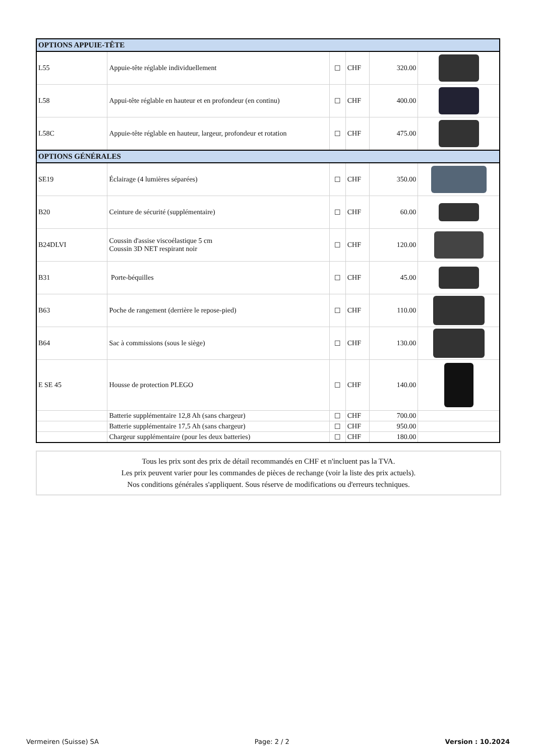| OPTIONS APPUIE-TÊTE | | | | | |
| L55 | Appuie-tête réglable individuellement | ☐ | CHF | 320.00 | |
| L58 | Appui-tête réglable en hauteur et en profondeur (en continu) | ☐ | CHF | 400.00 | |
| L58C | Appuie-tête réglable en hauteur, largeur, profondeur et rotation | ☐ | CHF | 475.00 | |
| OPTIONS GÉNÉRALES | | | | | |
| SE19 | Éclairage (4 lumières séparées) | ☐ | CHF | 350.00 | |
| B20 | Ceinture de sécurité (supplémentaire) | ☐ | CHF | 60.00 | |
| B24DLVI | Coussin d'assise viscoélastique 5 cm Coussin 3D NET respirant noir | ☐ | CHF | 120.00 | |
| B31 | Porte-béquilles | ☐ | CHF | 45.00 | |
| B63 | Poche de rangement (derrière le repose-pied) | ☐ | CHF | 110.00 | |
| B64 | Sac à commissions (sous le siège) | ☐ | CHF | 130.00 | |
| E SE 45 | Housse de protection PLEGO | ☐ | CHF | 140.00 | |
| | Batterie supplémentaire 12,8 Ah (sans chargeur) | ☐ | CHF | 700.00 | |
| | Batterie supplémentaire 17,5 Ah (sans chargeur) | ☐ | CHF | 950.00 | |
| | Chargeur supplémentaire (pour les deux batteries) | ☐ | CHF | 180.00 | |
Tous les prix sont des prix de détail recommandés en CHF et n'incluent pas la TVA.
Les prix peuvent varier pour les commandes de pièces de rechange (voir la liste des prix actuels).
Nos conditions générales s'appliquent. Sous réserve de modifications ou d'erreurs techniques.
Vermeiren (Suisse) SA Page: 2 / 2 Version : 10.2024